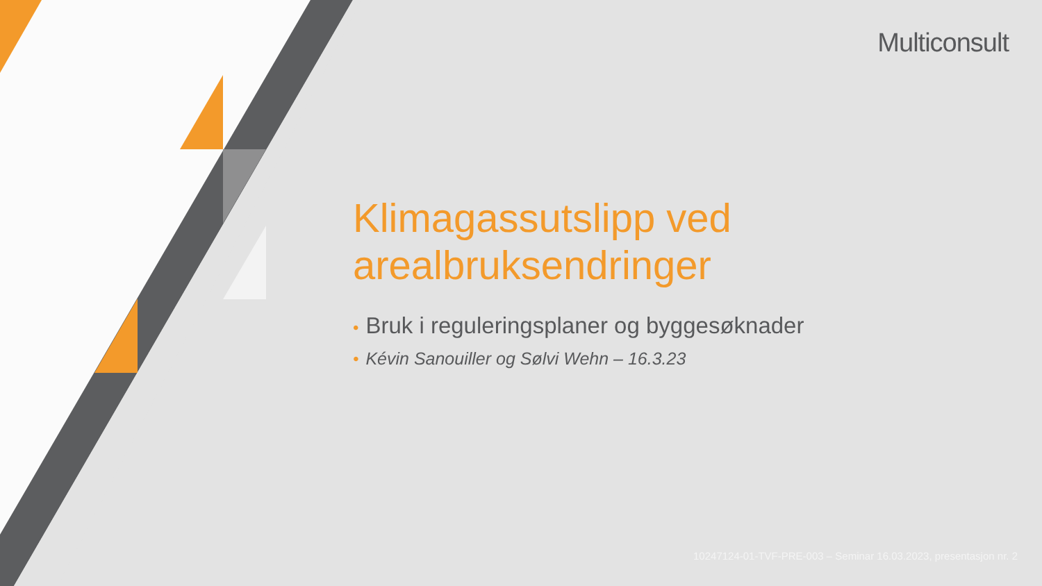Multiconsult
Klimagassutslipp ved arealbruksendringer
• Bruk i reguleringsplaner og byggesøknader
• Kévin Sanouiller og Sølvi Wehn – 16.3.23
10247124-01-TVF-PRE-003 – Seminar 16.03.2023, presentasjon nr. 2